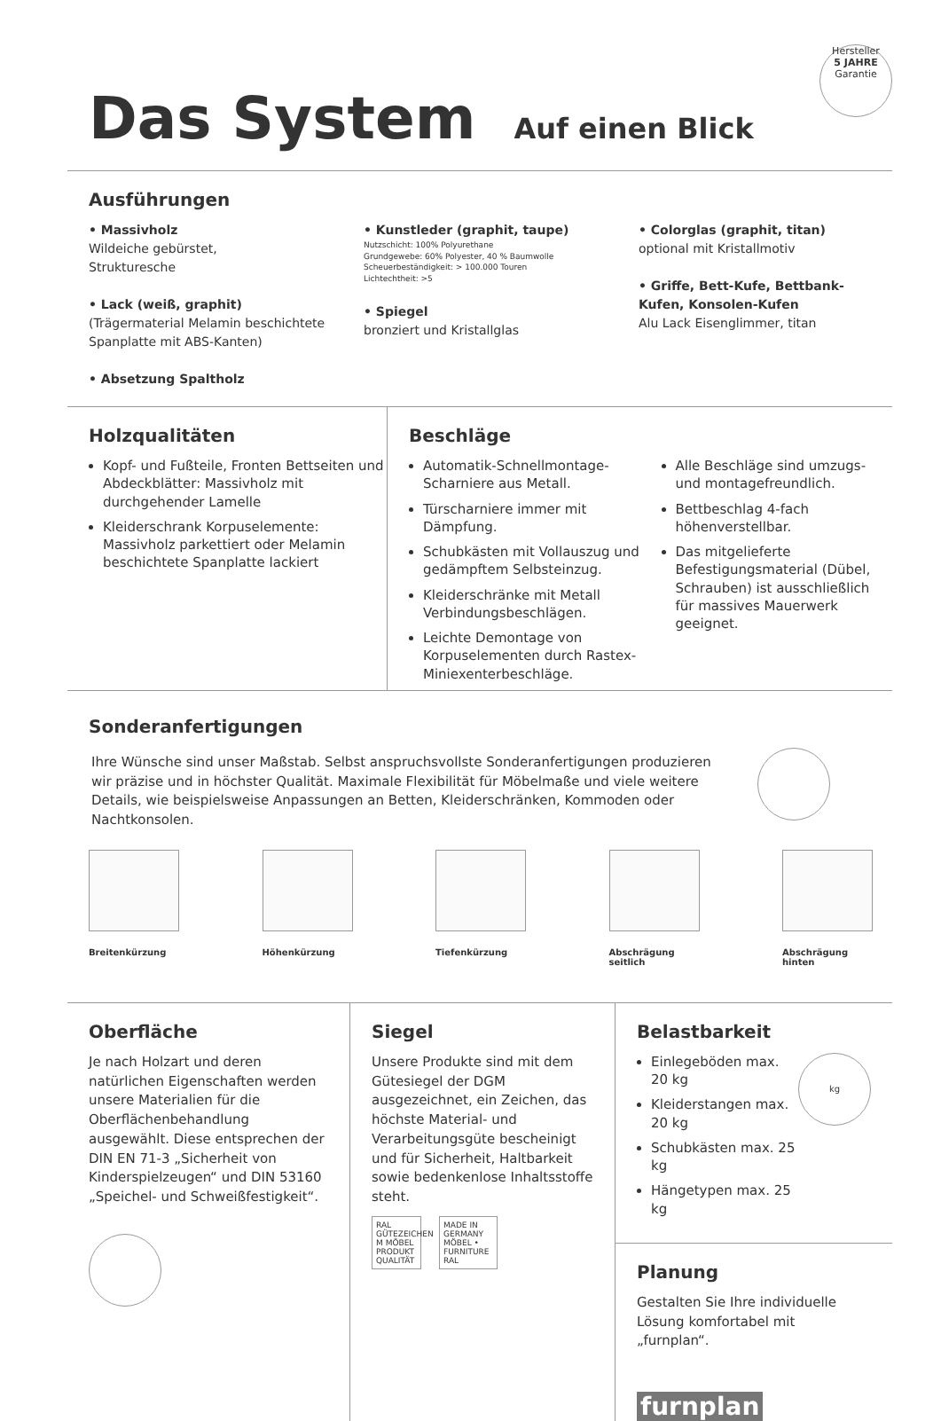Das System Auf einen Blick
Hersteller
5 JAHRE
Garantie
Ausführungen
• Massivholz
Wildeiche gebürstet,
Strukturesche
• Lack (weiß, graphit)
(Trägermaterial Melamin beschichtete Spanplatte mit ABS-Kanten)
• Absetzung Spaltholz
• Kunstleder (graphit, taupe)
Nutzschicht: 100% Polyurethane
Grundgewebe: 60% Polyester, 40 % Baumwolle
Scheuerbeständigkeit: > 100.000 Touren
Lichtechtheit: >5
• Spiegel
bronziert und Kristallglas
• Colorglas (graphit, titan)
optional mit Kristallmotiv
• Griffe, Bett-Kufe, Bettbank-Kufen, Konsolen-Kufen
Alu Lack Eisenglimmer, titan
Holzqualitäten
Kopf- und Fußteile, Fronten Bettseiten und Abdeckblätter: Massivholz mit durchgehender Lamelle
Kleiderschrank Korpuselemente: Massivholz parkettiert oder Melamin beschichtete Spanplatte lackiert
Beschläge
Automatik-Schnellmontage-Scharniere aus Metall.
Türscharniere immer mit Dämpfung.
Schubkästen mit Vollauszug und gedämpftem Selbsteinzug.
Kleiderschränke mit Metall Verbindungsbeschlägen.
Leichte Demontage von Korpuselementen durch Rastex-Miniexenterbeschläge.
Alle Beschläge sind umzugs- und montagefreundlich.
Bettbeschlag 4-fach höhenverstellbar.
Das mitgelieferte Befestigungsmaterial (Dübel, Schrauben) ist ausschließlich für massives Mauerwerk geeignet.
Sonderanfertigungen
Ihre Wünsche sind unser Maßstab. Selbst anspruchsvollste Sonderanfertigungen produzieren wir präzise und in höchster Qualität. Maximale Flexibilität für Möbelmaße und viele weitere Details, wie beispielsweise Anpassungen an Betten, Kleiderschränken, Kommoden oder Nachtkonsolen.
Breitenkürzung Höhenkürzung Tiefenkürzung Abschrägung seitlich
Abschrägung hinten
Oberfläche
Je nach Holzart und deren natürlichen Eigenschaften werden unsere Materialien für die Oberflächenbehandlung ausgewählt. Diese entsprechen der DIN EN 71-3 „Sicherheit von Kinderspielzeugen“ und DIN 53160 „Speichel- und Schweißfestigkeit“.
Siegel
Unsere Produkte sind mit dem Gütesiegel der DGM ausgezeichnet, ein Zeichen, das höchste Material- und Verarbeitungsgüte bescheinigt und für Sicherheit, Haltbarkeit sowie bedenkenlose Inhaltsstoffe steht.
RAL GÜTEZEICHEN M MÖBEL PRODUKT QUALITÄT
MADE IN GERMANY MÖBEL • FURNITURE RAL
Belastbarkeit
Einlegeböden max. 20 kg
Kleiderstangen max. 20 kg
Schubkästen max. 25 kg
Hängetypen max. 25 kg
kg
Planung
Gestalten Sie Ihre individuelle Lösung komfortabel mit „furnplan“.
furnplan